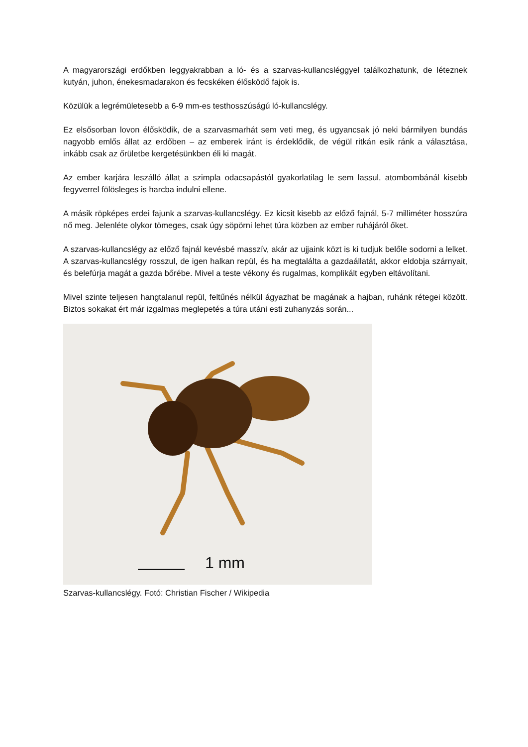A magyarországi erdőkben leggyakrabban a ló- és a szarvas-kullancsléggyel találkozhatunk, de léteznek kutyán, juhon, énekesmadarakon és fecskéken élősködő fajok is.
Közülük a legrémületesebb a 6-9 mm-es testhosszúságú ló-kullancslégy.
Ez elsősorban lovon élősködik, de a szarvasmarhát sem veti meg, és ugyancsak jó neki bármilyen bundás nagyobb emlős állat az erdőben – az emberek iránt is érdeklődik, de végül ritkán esik ránk a választása, inkább csak az őrületbe kergetésünkben éli ki magát.
Az ember karjára leszálló állat a szimpla odacsapástól gyakorlatilag le sem lassul, atombombánál kisebb fegyverrel fölösleges is harcba indulni ellene.
A másik röpképes erdei fajunk a szarvas-kullancslégy. Ez kicsit kisebb az előző fajnál, 5-7 milliméter hosszúra nő meg. Jelenléte olykor tömeges, csak úgy söpörni lehet túra közben az ember ruhájáról őket.
A szarvas-kullancslégy az előző fajnál kevésbé masszív, akár az ujjaink közt is ki tudjuk belőle sodorni a lelket. A szarvas-kullancslégy rosszul, de igen halkan repül, és ha megtalálta a gazdaállatát, akkor eldobja szárnyait, és belefúrja magát a gazda bőrébe. Mivel a teste vékony és rugalmas, komplikált egyben eltávolítani.
Mivel szinte teljesen hangtalanul repül, feltűnés nélkül ágyazhat be magának a hajban, ruhánk rétegei között. Biztos sokakat ért már izgalmas meglepetés a túra utáni esti zuhanyzás során...
1 mm
Szarvas-kullancslégy. Fotó: Christian Fischer / Wikipedia